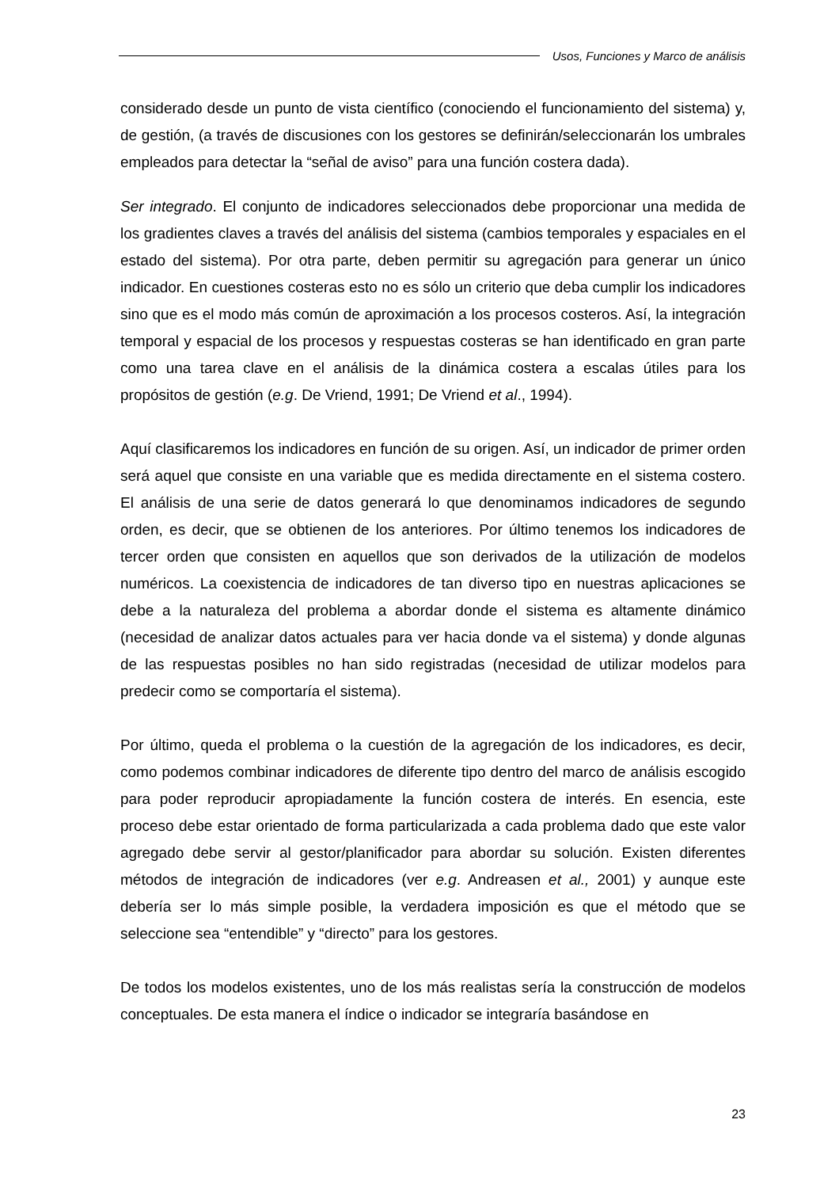Usos, Funciones y Marco de análisis
considerado desde un punto de vista científico (conociendo el funcionamiento del sistema) y, de gestión, (a través de discusiones con los gestores se definirán/seleccionarán los umbrales empleados para detectar la “señal de aviso” para una función costera dada).
Ser integrado. El conjunto de indicadores seleccionados debe proporcionar una medida de los gradientes claves a través del análisis del sistema (cambios temporales y espaciales en el estado del sistema). Por otra parte, deben permitir su agregación para generar un único indicador. En cuestiones costeras esto no es sólo un criterio que deba cumplir los indicadores sino que es el modo más común de aproximación a los procesos costeros. Así, la integración temporal y espacial de los procesos y respuestas costeras se han identificado en gran parte como una tarea clave en el análisis de la dinámica costera a escalas útiles para los propósitos de gestión (e.g. De Vriend, 1991; De Vriend et al., 1994).
Aquí clasificaremos los indicadores en función de su origen. Así, un indicador de primer orden será aquel que consiste en una variable que es medida directamente en el sistema costero. El análisis de una serie de datos generará lo que denominamos indicadores de segundo orden, es decir, que se obtienen de los anteriores. Por último tenemos los indicadores de tercer orden que consisten en aquellos que son derivados de la utilización de modelos numéricos. La coexistencia de indicadores de tan diverso tipo en nuestras aplicaciones se debe a la naturaleza del problema a abordar donde el sistema es altamente dinámico (necesidad de analizar datos actuales para ver hacia donde va el sistema) y donde algunas de las respuestas posibles no han sido registradas (necesidad de utilizar modelos para predecir como se comportaría el sistema).
Por último, queda el problema o la cuestión de la agregación de los indicadores, es decir, como podemos combinar indicadores de diferente tipo dentro del marco de análisis escogido para poder reproducir apropiadamente la función costera de interés. En esencia, este proceso debe estar orientado de forma particularizada a cada problema dado que este valor agregado debe servir al gestor/planificador para abordar su solución. Existen diferentes métodos de integración de indicadores (ver e.g. Andreasen et al., 2001) y aunque este debería ser lo más simple posible, la verdadera imposición es que el método que se seleccione sea “entendible” y “directo” para los gestores.
De todos los modelos existentes, uno de los más realistas sería la construcción de modelos conceptuales. De esta manera el índice o indicador se integraría basándose en
23